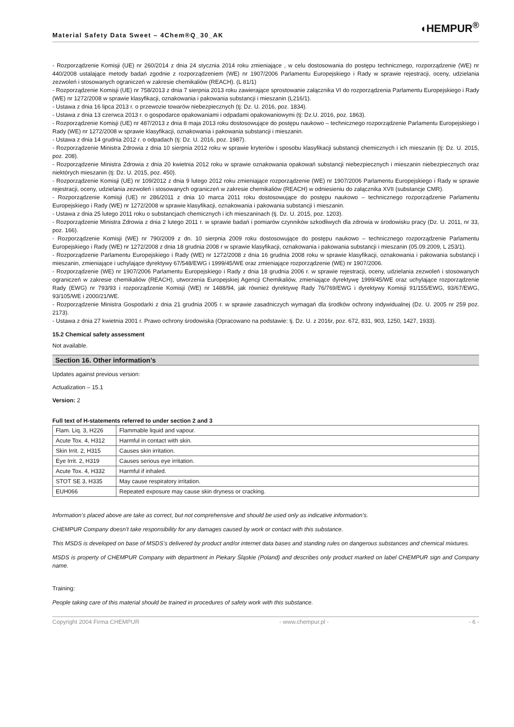Material Safety Data Sweet – 4Chem®Q_30_AK
◖HEMPUR<sup>®</sup>
- Rozporządzenie Komisji (UE) nr 260/2014 z dnia 24 stycznia 2014 roku zmieniające , w celu dostosowania do postępu technicznego, rozporządzenie (WE) nr 440/2008 ustalające metody badań zgodnie z rozporządzeniem (WE) nr 1907/2006 Parlamentu Europejskiego i Rady w sprawie rejestracji, oceny, udzielania zezwoleń i stosowanych ograniczeń w zakresie chemikaliów (REACH). (L 81/1)
- Rozporządzenie Komisji (UE) nr 758/2013 z dnia 7 sierpnia 2013 roku zawierające sprostowanie załącznika VI do rozporządzenia Parlamentu Europejskiego i Rady (WE) nr 1272/2008 w sprawie klasyfikacji, oznakowania i pakowania substancji i mieszanin (L216/1).
- Ustawa z dnia 16 lipca 2013 r. o przewozie towarów niebezpiecznych (tj: Dz. U. 2016, poz. 1834).
- Ustawa z dnia 13 czerwca 2013 r. o gospodarce opakowaniami i odpadami opakowaniowymi (tj: Dz.U. 2016, poz. 1863).
- Rozporządzenie Komisji (UE) nr 487/2013 z dnia 8 maja 2013 roku dostosowujące do postępu naukowo – technicznego rozporządzenie Parlamentu Europejskiego i Rady (WE) nr 1272/2008 w sprawie klasyfikacji, oznakowania i pakowania substancji i mieszanin.
- Ustawa z dnia 14 grudnia 2012 r. o odpadach (tj: Dz. U. 2016, poz. 1987).
- Rozporządzenie Ministra Zdrowia z dnia 10 sierpnia 2012 roku w sprawie kryteriów i sposobu klasyfikacji substancji chemicznych i ich mieszanin (tj: Dz. U. 2015, poz. 208).
- Rozporządzenie Ministra Zdrowia z dnia 20 kwietnia 2012 roku w sprawie oznakowania opakowań substancji niebezpiecznych i mieszanin niebezpiecznych oraz niektórych mieszanin (tj: Dz. U. 2015, poz. 450).
- Rozporządzenie Komisji (UE) nr 109/2012 z dnia 9 lutego 2012 roku zmieniające rozporządzenie (WE) nr 1907/2006 Parlamentu Europejskiego i Rady w sprawie rejestracji, oceny, udzielania zezwoleń i stosowanych ograniczeń w zakresie chemikaliów (REACH) w odniesieniu do załącznika XVII (substancje CMR).
- Rozporządzenie Komisji (UE) nr 286/2011 z dnia 10 marca 2011 roku dostosowujące do postępu naukowo – technicznego rozporządzenie Parlamentu Europejskiego i Rady (WE) nr 1272/2008 w sprawie klasyfikacji, oznakowania i pakowania substancji i mieszanin.
- Ustawa z dnia 25 lutego 2011 roku o substancjach chemicznych i ich mieszaninach (tj. Dz. U. 2015, poz. 1203).
- Rozporządzenie Ministra Zdrowia z dnia 2 lutego 2011 r. w sprawie badań i pomiarów czynników szkodliwych dla zdrowia w środowisku pracy (Dz. U. 2011, nr 33, poz. 166).
- Rozporządzenie Komisji (WE) nr 790/2009 z dn. 10 sierpnia 2009 roku dostosowujące do postępu naukowo – technicznego rozporządzenie Parlamentu Europejskiego i Rady (WE) nr 1272/2008 z dnia 18 grudnia 2008 r w sprawie klasyfikacji, oznakowania i pakowania substancji i mieszanin (05.09.2009, L 253/1).
- Rozporządzenie Parlamentu Europejskiego i Rady (WE) nr 1272/2008 z dnia 16 grudnia 2008 roku w sprawie klasyfikacji, oznakowania i pakowania substancji i mieszanin, zmieniające i uchylające dyrektywy 67/548/EWG i 1999/45/WE oraz zmieniające rozporządzenie (WE) nr 1907/2006.
- Rozporządzenie (WE) nr 1907/2006 Parlamentu Europejskiego i Rady z dnia 18 grudnia 2006 r. w sprawie rejestracji, oceny, udzielania zezwoleń i stosowanych ograniczeń w zakresie chemikaliów (REACH), utworzenia Europejskiej Agencji Chemikaliów, zmieniające dyrektywę 1999/45/WE oraz uchylające rozporządzenie Rady (EWG) nr 793/93 i rozporządzenie Komisji (WE) nr 1488/94, jak również dyrektywę Rady 76/769/EWG i dyrektywy Komisji 91/155/EWG, 93/67/EWG, 93/105/WE i 2000/21/WE.
- Rozporządzenie Ministra Gospodarki z dnia 21 grudnia 2005 r. w sprawie zasadniczych wymagań dla środków ochrony indywidualnej (Dz. U. 2005 nr 259 poz. 2173).
- Ustawa z dnia 27 kwietnia 2001 r. Prawo ochrony środowiska (Opracowano na podstawie: tj. Dz. U. z 2016r, poz. 672, 831, 903, 1250, 1427, 1933).
15.2 Chemical safety assessment
Not available.
Section 16. Other information’s
Updates against previous version:
Actualization – 15.1
Version: 2
Full text of H-statements referred to under section 2 and 3
| Flam. Liq. 3, H226 | Flammable liquid and vapour. |
| Acute Tox. 4, H312 | Harmful in contact with skin. |
| Skin Irrit. 2, H315 | Causes skin irritation. |
| Eye Irrit. 2, H319 | Causes serious eye irritation. |
| Acute Tox. 4, H332 | Harmful if inhaled. |
| STOT SE 3, H335 | May cause respiratory irritation. |
| EUH066 | Repeated exposure may cause skin dryness or cracking. |
Information’s placed above are take as correct, but not comprehensive and should be used only as indicative information’s.
CHEMPUR Company doesn’t take responsibility for any damages caused by work or contact with this substance.
This MSDS is developed on base of MSDS’s delivered by product and/or internet data bases and standing rules on dangerous substances and chemical mixtures.
MSDS is property of CHEMPUR Company with department in Piekary Śląskie (Poland) and describes only product marked on label CHEMPUR sign and Company name.
Training:
People taking care of this material should be trained in procedures of safety work with this substance.
Copyright 2004 Firma CHEMPUR - www.chempur.pl - - 6 -